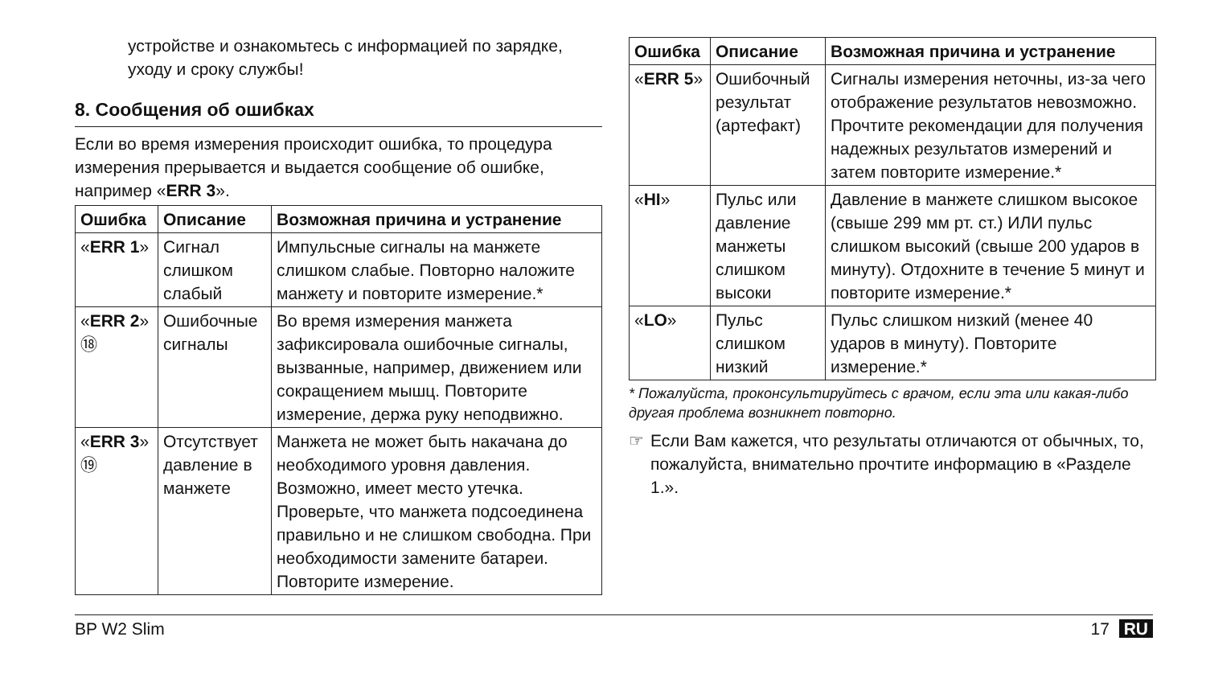устройстве и ознакомьтесь с информацией по зарядке, уходу и сроку службы!
8. Сообщения об ошибках
Если во время измерения происходит ошибка, то процедура измерения прерывается и выдается сообщение об ошибке, например «ERR 3».
| Ошибка | Описание | Возможная причина и устранение |
| --- | --- | --- |
| « ERR 1 » | Сигнал слишком слабый | Импульсные сигналы на манжете слишком слабые. Повторно наложите манжету и повторите измерение.* |
| « ERR 2 » ⑱ | Ошибочные сигналы | Во время измерения манжета зафиксировала ошибочные сигналы, вызванные, например, движением или сокращением мышц. Повторите измерение, держа руку неподвижно. |
| « ERR 3 » ⑲ | Отсутствует давление в манжете | Манжета не может быть накачана до необходимого уровня давления. Возможно, имеет место утечка. Проверьте, что манжета подсоединена правильно и не слишком свободна. При необходимости замените батареи. Повторите измерение. |
| Ошибка | Описание | Возможная причина и устранение |
| --- | --- | --- |
| « ERR 5 » | Ошибочный результат (артефакт) | Сигналы измерения неточны, из-за чего отображение результатов невозможно. Прочтите рекомендации для получения надежных результатов измерений и затем повторите измерение.* |
| « HI » | Пульс или давление манжеты слишком высоки | Давление в манжете слишком высокое (свыше 299 мм рт. ст.) ИЛИ пульс слишком высокий (свыше 200 ударов в минуту). Отдохните в течение 5 минут и повторите измерение.* |
| « LO » | Пульс слишком низкий | Пульс слишком низкий (менее 40 ударов в минуту). Повторите измерение.* |
* Пожалуйста, проконсультируйтесь с врачом, если эта или какая-либо другая проблема возникнет повторно.
☞ Если Вам кажется, что результаты отличаются от обычных, то, пожалуйста, внимательно прочтите информацию в «Разделе 1.».
BP W2 Slim 17 RU